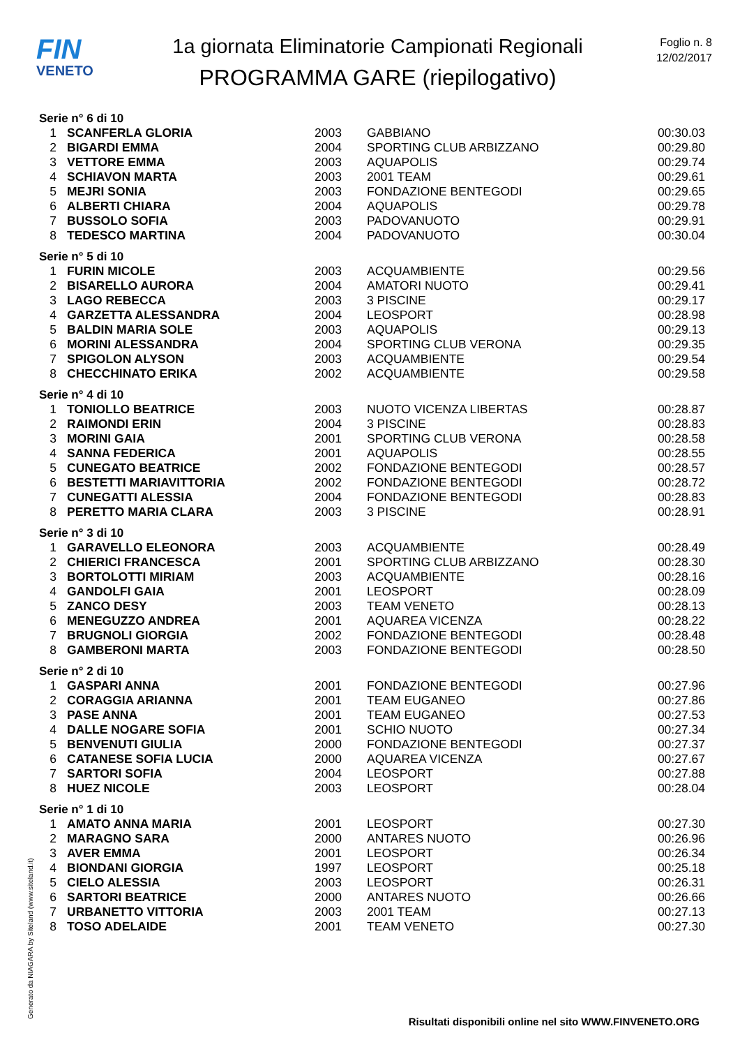FIN
VENETO
1a giornata Eliminatorie Campionati Regionali
PROGRAMMA GARE (riepilogativo)
Foglio n. 8
12/02/2017
Serie n° 6 di 10
| 1 | SCANFERLA GLORIA | 2003 | GABBIANO | 00:30.03 |
| 2 | BIGARDI EMMA | 2004 | SPORTING CLUB ARBIZZANO | 00:29.80 |
| 3 | VETTORE EMMA | 2003 | AQUAPOLIS | 00:29.74 |
| 4 | SCHIAVON MARTA | 2003 | 2001 TEAM | 00:29.61 |
| 5 | MEJRI SONIA | 2003 | FONDAZIONE BENTEGODI | 00:29.65 |
| 6 | ALBERTI CHIARA | 2004 | AQUAPOLIS | 00:29.78 |
| 7 | BUSSOLO SOFIA | 2003 | PADOVANUOTO | 00:29.91 |
| 8 | TEDESCO MARTINA | 2004 | PADOVANUOTO | 00:30.04 |
Serie n° 5 di 10
| 1 | FURIN MICOLE | 2003 | ACQUAMBIENTE | 00:29.56 |
| 2 | BISARELLO AURORA | 2004 | AMATORI NUOTO | 00:29.41 |
| 3 | LAGO REBECCA | 2003 | 3 PISCINE | 00:29.17 |
| 4 | GARZETTA ALESSANDRA | 2004 | LEOSPORT | 00:28.98 |
| 5 | BALDIN MARIA SOLE | 2003 | AQUAPOLIS | 00:29.13 |
| 6 | MORINI ALESSANDRA | 2004 | SPORTING CLUB VERONA | 00:29.35 |
| 7 | SPIGOLON ALYSON | 2003 | ACQUAMBIENTE | 00:29.54 |
| 8 | CHECCHINATO ERIKA | 2002 | ACQUAMBIENTE | 00:29.58 |
Serie n° 4 di 10
| 1 | TONIOLLO BEATRICE | 2003 | NUOTO VICENZA LIBERTAS | 00:28.87 |
| 2 | RAIMONDI ERIN | 2004 | 3 PISCINE | 00:28.83 |
| 3 | MORINI GAIA | 2001 | SPORTING CLUB VERONA | 00:28.58 |
| 4 | SANNA FEDERICA | 2001 | AQUAPOLIS | 00:28.55 |
| 5 | CUNEGATO BEATRICE | 2002 | FONDAZIONE BENTEGODI | 00:28.57 |
| 6 | BESTETTI MARIAVITTORIA | 2002 | FONDAZIONE BENTEGODI | 00:28.72 |
| 7 | CUNEGATTI ALESSIA | 2004 | FONDAZIONE BENTEGODI | 00:28.83 |
| 8 | PERETTO MARIA CLARA | 2003 | 3 PISCINE | 00:28.91 |
Serie n° 3 di 10
| 1 | GARAVELLO ELEONORA | 2003 | ACQUAMBIENTE | 00:28.49 |
| 2 | CHIERICI FRANCESCA | 2001 | SPORTING CLUB ARBIZZANO | 00:28.30 |
| 3 | BORTOLOTTI MIRIAM | 2003 | ACQUAMBIENTE | 00:28.16 |
| 4 | GANDOLFI GAIA | 2001 | LEOSPORT | 00:28.09 |
| 5 | ZANCO DESY | 2003 | TEAM VENETO | 00:28.13 |
| 6 | MENEGUZZO ANDREA | 2001 | AQUAREA VICENZA | 00:28.22 |
| 7 | BRUGNOLI GIORGIA | 2002 | FONDAZIONE BENTEGODI | 00:28.48 |
| 8 | GAMBERONI MARTA | 2003 | FONDAZIONE BENTEGODI | 00:28.50 |
Serie n° 2 di 10
| 1 | GASPARI ANNA | 2001 | FONDAZIONE BENTEGODI | 00:27.96 |
| 2 | CORAGGIA ARIANNA | 2001 | TEAM EUGANEO | 00:27.86 |
| 3 | PASE ANNA | 2001 | TEAM EUGANEO | 00:27.53 |
| 4 | DALLE NOGARE SOFIA | 2001 | SCHIO NUOTO | 00:27.34 |
| 5 | BENVENUTI GIULIA | 2000 | FONDAZIONE BENTEGODI | 00:27.37 |
| 6 | CATANESE SOFIA LUCIA | 2000 | AQUAREA VICENZA | 00:27.67 |
| 7 | SARTORI SOFIA | 2004 | LEOSPORT | 00:27.88 |
| 8 | HUEZ NICOLE | 2003 | LEOSPORT | 00:28.04 |
Serie n° 1 di 10
| 1 | AMATO ANNA MARIA | 2001 | LEOSPORT | 00:27.30 |
| 2 | MARAGNO SARA | 2000 | ANTARES NUOTO | 00:26.96 |
| 3 | AVER EMMA | 2001 | LEOSPORT | 00:26.34 |
| 4 | BIONDANI GIORGIA | 1997 | LEOSPORT | 00:25.18 |
| 5 | CIELO ALESSIA | 2003 | LEOSPORT | 00:26.31 |
| 6 | SARTORI BEATRICE | 2000 | ANTARES NUOTO | 00:26.66 |
| 7 | URBANETTO VITTORIA | 2003 | 2001 TEAM | 00:27.13 |
| 8 | TOSO ADELAIDE | 2001 | TEAM VENETO | 00:27.30 |
Generato da NIAGARA by Siteland (www.siteland.it)
Risultati disponibili online nel sito WWW.FINVENETO.ORG